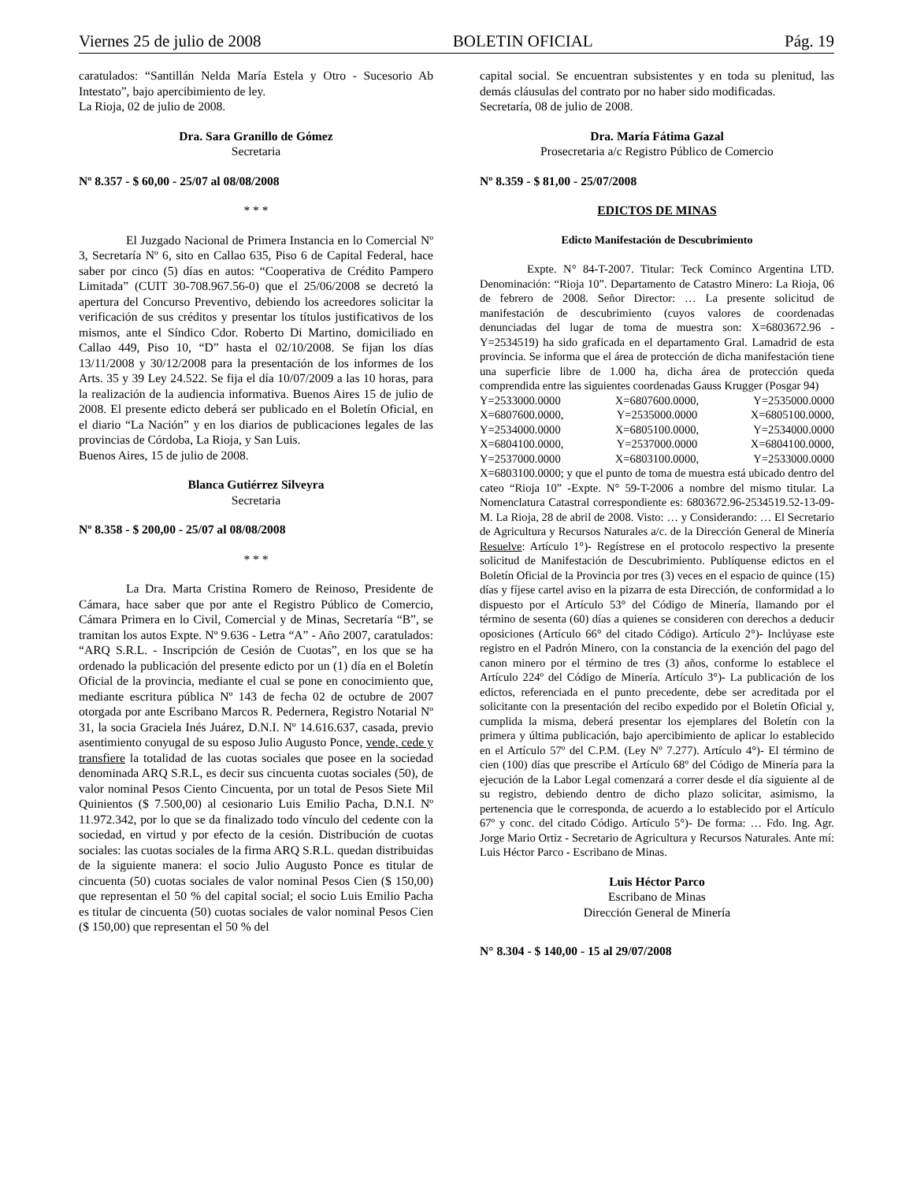Viernes 25 de julio de 2008 BOLETIN OFICIAL Pág. 19
caratulados: “Santillán Nelda María Estela y Otro - Sucesorio Ab Intestato”, bajo apercibimiento de ley.
La Rioja, 02 de julio de 2008.
Dra. Sara Granillo de Gómez
Secretaria
Nº 8.357 - $ 60,00 - 25/07 al 08/08/2008
* * *
El Juzgado Nacional de Primera Instancia en lo Comercial Nº 3, Secretaría Nº 6, sito en Callao 635, Piso 6 de Capital Federal, hace saber por cinco (5) días en autos: “Cooperativa de Crédito Pampero Limitada” (CUIT 30-708.967.56-0) que el 25/06/2008 se decretó la apertura del Concurso Preventivo, debiendo los acreedores solicitar la verificación de sus créditos y presentar los títulos justificativos de los mismos, ante el Síndico Cdor. Roberto Di Martino, domiciliado en Callao 449, Piso 10, “D” hasta el 02/10/2008. Se fijan los días 13/11/2008 y 30/12/2008 para la presentación de los informes de los Arts. 35 y 39 Ley 24.522. Se fija el día 10/07/2009 a las 10 horas, para la realización de la audiencia informativa. Buenos Aires 15 de julio de 2008. El presente edicto deberá ser publicado en el Boletín Oficial, en el diario “La Nación” y en los diarios de publicaciones legales de las provincias de Córdoba, La Rioja, y San Luis.
Buenos Aires, 15 de julio de 2008.
Blanca Gutiérrez Silveyra
Secretaria
Nº 8.358 - $ 200,00 - 25/07 al 08/08/2008
* * *
La Dra. Marta Cristina Romero de Reinoso, Presidente de Cámara, hace saber que por ante el Registro Público de Comercio, Cámara Primera en lo Civil, Comercial y de Minas, Secretaría “B”, se tramitan los autos Expte. Nº 9.636 - Letra “A” - Año 2007, caratulados: “ARQ S.R.L. - Inscripción de Cesión de Cuotas”, en los que se ha ordenado la publicación del presente edicto por un (1) día en el Boletín Oficial de la provincia, mediante el cual se pone en conocimiento que, mediante escritura pública Nº 143 de fecha 02 de octubre de 2007 otorgada por ante Escribano Marcos R. Pedernera, Registro Notarial Nº 31, la socia Graciela Inés Juárez, D.N.I. Nº 14.616.637, casada, previo asentimiento conyugal de su esposo Julio Augusto Ponce, vende, cede y transfiere la totalidad de las cuotas sociales que posee en la sociedad denominada ARQ S.R.L, es decir sus cincuenta cuotas sociales (50), de valor nominal Pesos Ciento Cincuenta, por un total de Pesos Siete Mil Quinientos ($ 7.500,00) al cesionario Luis Emilio Pacha, D.N.I. Nº 11.972.342, por lo que se da finalizado todo vínculo del cedente con la sociedad, en virtud y por efecto de la cesión. Distribución de cuotas sociales: las cuotas sociales de la firma ARQ S.R.L. quedan distribuidas de la siguiente manera: el socio Julio Augusto Ponce es titular de cincuenta (50) cuotas sociales de valor nominal Pesos Cien ($ 150,00) que representan el 50 % del capital social; el socio Luis Emilio Pacha es titular de cincuenta (50) cuotas sociales de valor nominal Pesos Cien ($ 150,00) que representan el 50 % del
capital social. Se encuentran subsistentes y en toda su plenitud, las demás cláusulas del contrato por no haber sido modificadas.
Secretaría, 08 de julio de 2008.
Dra. María Fátima Gazal
Prosecretaria a/c Registro Público de Comercio
Nº 8.359 - $ 81,00 - 25/07/2008
EDICTOS DE MINAS
Edicto Manifestación de Descubrimiento
Expte. N° 84-T-2007. Titular: Teck Cominco Argentina LTD. Denominación: “Rioja 10”. Departamento de Catastro Minero: La Rioja, 06 de febrero de 2008. Señor Director: … La presente solicitud de manifestación de descubrimiento (cuyos valores de coordenadas denunciadas del lugar de toma de muestra son: X=6803672.96 - Y=2534519) ha sido graficada en el departamento Gral. Lamadrid de esta provincia. Se informa que el área de protección de dicha manifestación tiene una superficie libre de 1.000 ha, dicha área de protección queda comprendida entre las siguientes coordenadas Gauss Krugger (Posgar 94)
Y=2533000.0000 X=6807600.0000, Y=2535000.0000 X=6807600.0000, Y=2535000.0000 X=6805100.0000, Y=2534000.0000 X=6805100.0000, Y=2534000.0000 X=6804100.0000, Y=2537000.0000 X=6804100.0000, Y=2537000.0000 X=6803100.0000, Y=2533000.0000
X=6803100.0000; y que el punto de toma de muestra está ubicado dentro del cateo “Rioja 10” -Expte. N° 59-T-2006 a nombre del mismo titular. La Nomenclatura Catastral correspondiente es: 6803672.96-2534519.52-13-09-M. La Rioja, 28 de abril de 2008. Visto: … y Considerando: … El Secretario de Agricultura y Recursos Naturales a/c. de la Dirección General de Minería Resuelve: Artículo 1°)- Regístrese en el protocolo respectivo la presente solicitud de Manifestación de Descubrimiento. Publíquense edictos en el Boletín Oficial de la Provincia por tres (3) veces en el espacio de quince (15) días y fíjese cartel aviso en la pizarra de esta Dirección, de conformidad a lo dispuesto por el Artículo 53° del Código de Minería, llamando por el término de sesenta (60) días a quienes se consideren con derechos a deducir oposiciones (Artículo 66° del citado Código). Artículo 2°)- Inclúyase este registro en el Padrón Minero, con la constancia de la exención del pago del canon minero por el término de tres (3) años, conforme lo establece el Artículo 224º del Código de Minería. Artículo 3°)- La publicación de los edictos, referenciada en el punto precedente, debe ser acreditada por el solicitante con la presentación del recibo expedido por el Boletín Oficial y, cumplida la misma, deberá presentar los ejemplares del Boletín con la primera y última publicación, bajo apercibimiento de aplicar lo establecido en el Artículo 57º del C.P.M. (Ley Nº 7.277). Artículo 4°)- El término de cien (100) días que prescribe el Artículo 68º del Código de Minería para la ejecución de la Labor Legal comenzará a correr desde el día siguiente al de su registro, debiendo dentro de dicho plazo solicitar, asimismo, la pertenencia que le corresponda, de acuerdo a lo establecido por el Artículo 67º y conc. del citado Código. Artículo 5°)- De forma: … Fdo. Ing. Agr. Jorge Mario Ortiz - Secretario de Agricultura y Recursos Naturales. Ante mí: Luis Héctor Parco - Escribano de Minas.
Luis Héctor Parco
Escribano de Minas
Dirección General de Minería
N° 8.304 - $ 140,00 - 15 al 29/07/2008